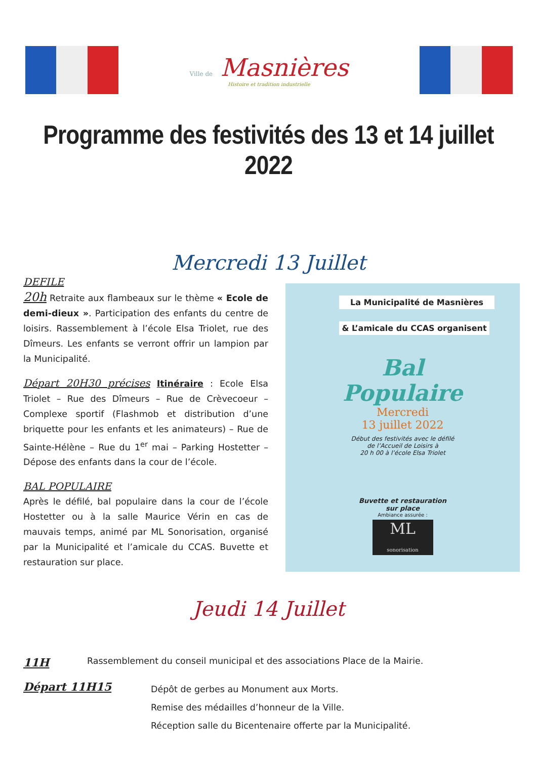Ville de Masnières
Histoire et tradition industrielle
Programme des festivités des 13 et 14 juillet 2022
Mercredi 13 Juillet
DEFILE
20h Retraite aux flambeaux sur le thème « Ecole de demi-dieux ». Participation des enfants du centre de loisirs. Rassemblement à l’école Elsa Triolet, rue des Dîmeurs. Les enfants se verront offrir un lampion par la Municipalité.
Départ 20H30 précises Itinéraire : Ecole Elsa Triolet – Rue des Dîmeurs – Rue de Crèvecoeur – Complexe sportif (Flashmob et distribution d’une briquette pour les enfants et les animateurs) – Rue de Sainte-Hélène – Rue du 1<sup>er</sup> mai – Parking Hostetter – Dépose des enfants dans la cour de l’école.
BAL POPULAIRE
Après le défilé, bal populaire dans la cour de l’école Hostetter ou à la salle Maurice Vérin en cas de mauvais temps, animé par ML Sonorisation, organisé par la Municipalité et l’amicale du CCAS. Buvette et restauration sur place.
La Municipalité de Masnières
& L’amicale du CCAS organisent
Bal
Populaire
Mercredi
13 juillet 2022
Début des festivités avec le défilé
de l’Accueil de Loisirs à
20 h 00 à l’école Elsa Triolet
Buvette et restauration
sur place
Ambiance assurée :
ML
sonorisation
Jeudi 14 Juillet
11H Rassemblement du conseil municipal et des associations Place de la Mairie.
Départ 11H15 Dépôt de gerbes au Monument aux Morts.
Remise des médailles d’honneur de la Ville.
Réception salle du Bicentenaire offerte par la Municipalité.